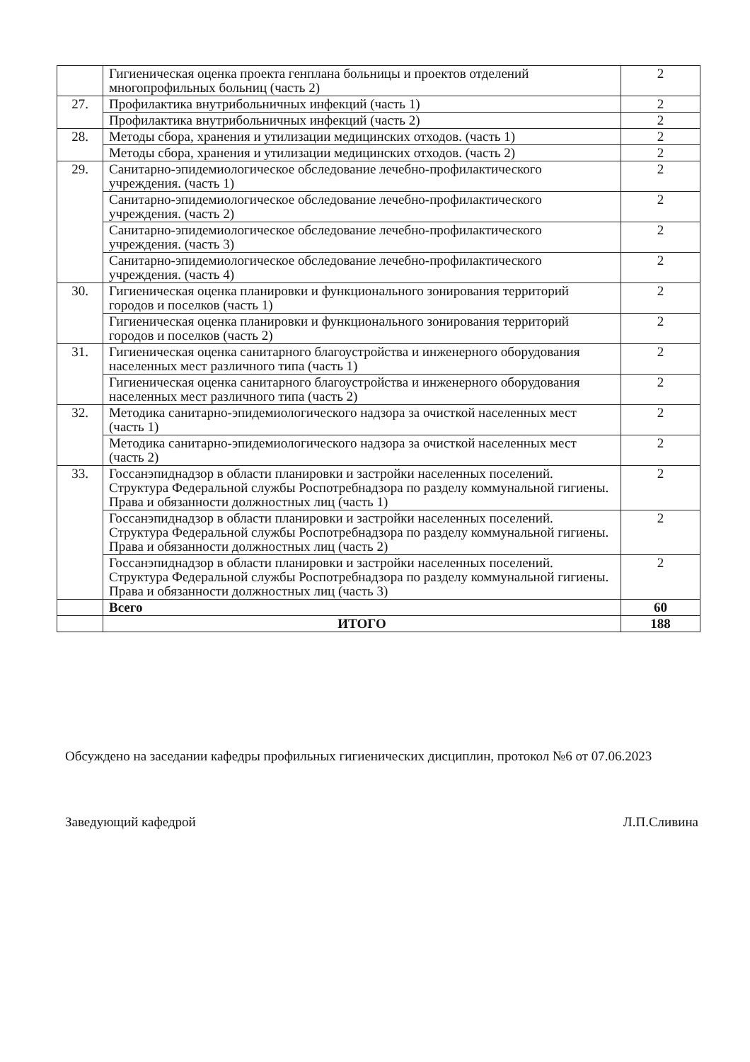| | Гигиеническая оценка проекта генплана больницы и проектов отделений многопрофильных больниц (часть 2) | 2 |
| 27. | Профилактика внутрибольничных инфекций (часть 1) | 2 |
| | Профилактика внутрибольничных инфекций (часть 2) | 2 |
| 28. | Методы сбора, хранения и утилизации медицинских отходов. (часть 1) | 2 |
| | Методы сбора, хранения и утилизации медицинских отходов. (часть 2) | 2 |
| 29. | Санитарно-эпидемиологическое обследование лечебно-профилактического учреждения. (часть 1) | 2 |
| | Санитарно-эпидемиологическое обследование лечебно-профилактического учреждения. (часть 2) | 2 |
| | Санитарно-эпидемиологическое обследование лечебно-профилактического учреждения. (часть 3) | 2 |
| | Санитарно-эпидемиологическое обследование лечебно-профилактического учреждения. (часть 4) | 2 |
| 30. | Гигиеническая оценка планировки и функционального зонирования территорий городов и поселков (часть 1) | 2 |
| | Гигиеническая оценка планировки и функционального зонирования территорий городов и поселков (часть 2) | 2 |
| 31. | Гигиеническая оценка санитарного благоустройства и инженерного оборудования населенных мест различного типа (часть 1) | 2 |
| | Гигиеническая оценка санитарного благоустройства и инженерного оборудования населенных мест различного типа (часть 2) | 2 |
| 32. | Методика санитарно-эпидемиологического надзора за очисткой населенных мест (часть 1) | 2 |
| | Методика санитарно-эпидемиологического надзора за очисткой населенных мест (часть 2) | 2 |
| 33. | Госсанэпиднадзор в области планировки и застройки населенных поселений. Структура Федеральной службы Роспотребнадзора по разделу коммунальной гигиены. Права и обязанности должностных лиц (часть 1) | 2 |
| | Госсанэпиднадзор в области планировки и застройки населенных поселений. Структура Федеральной службы Роспотребнадзора по разделу коммунальной гигиены. Права и обязанности должностных лиц (часть 2) | 2 |
| | Госсанэпиднадзор в области планировки и застройки населенных поселений. Структура Федеральной службы Роспотребнадзора по разделу коммунальной гигиены. Права и обязанности должностных лиц (часть 3) | 2 |
| | Всего | 60 |
| | ИТОГО | 188 |
Обсуждено на заседании кафедры профильных гигиенических дисциплин, протокол №6 от 07.06.2023
Заведующий кафедрой Л.П.Сливина